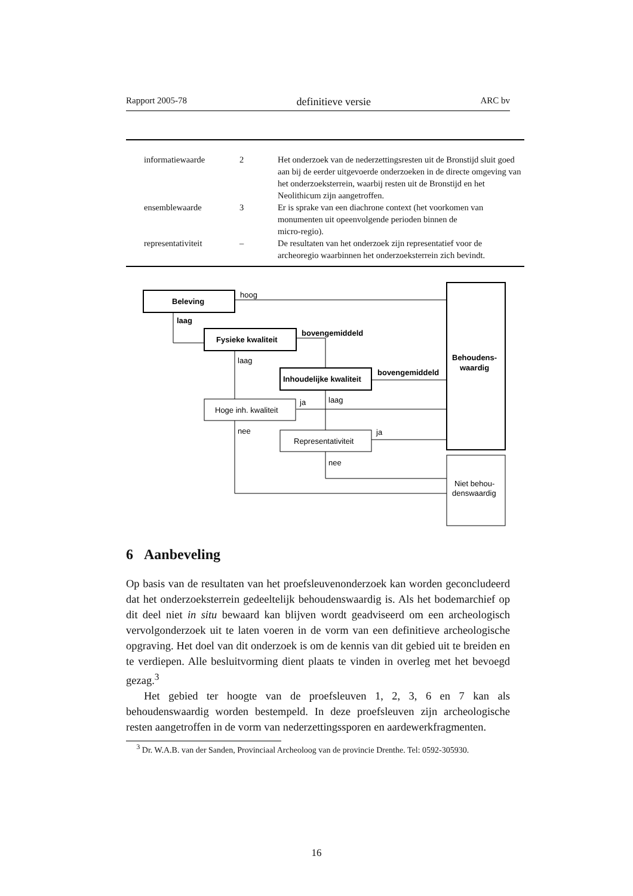Rapport 2005-78 definitieve versie ARC bv
| | informatiewaarde | 2 | Het onderzoek van de nederzettingsresten uit de Bronstijd sluit goed aan bij de eerder uitgevoerde onderzoeken in de directe omgeving van het onderzoeksterrein, waarbij resten uit de Bronstijd en het Neolithicum zijn aangetroffen. |
| | ensemblewaarde | 3 | Er is sprake van een diachrone context (het voorkomen van monumenten uit opeenvolgende perioden binnen de micro-regio). |
| | representativiteit | – | De resultaten van het onderzoek zijn representatief voor de archeoregio waarbinnen het onderzoeksterrein zich bevindt. |
Beleving
hoog
laag
Fysieke kwaliteit
bovengemiddeld
laag
Inhoudelijke kwaliteit
bovengemiddeld
Behoudens-
waardig
Hoge inh. kwaliteit
ja
laag
nee
Representativiteit
ja
nee
Niet behou-
denswaardig
6 Aanbeveling
Op basis van de resultaten van het proefsleuvenonderzoek kan worden geconcludeerd dat het onderzoeksterrein gedeeltelijk behoudenswaardig is. Als het bodemarchief op dit deel niet in situ bewaard kan blijven wordt geadviseerd om een archeologisch vervolgonderzoek uit te laten voeren in de vorm van een definitieve archeologische opgraving. Het doel van dit onderzoek is om de kennis van dit gebied uit te breiden en te verdiepen. Alle besluitvorming dient plaats te vinden in overleg met het bevoegd gezag.<sup>3</sup>
Het gebied ter hoogte van de proefsleuven 1, 2, 3, 6 en 7 kan als behoudenswaardig worden bestempeld. In deze proefsleuven zijn archeologische resten aangetroffen in de vorm van nederzettingssporen en aardewerkfragmenten.
<sup>3</sup> Dr. W.A.B. van der Sanden, Provinciaal Archeoloog van de provincie Drenthe. Tel: 0592-305930.
16